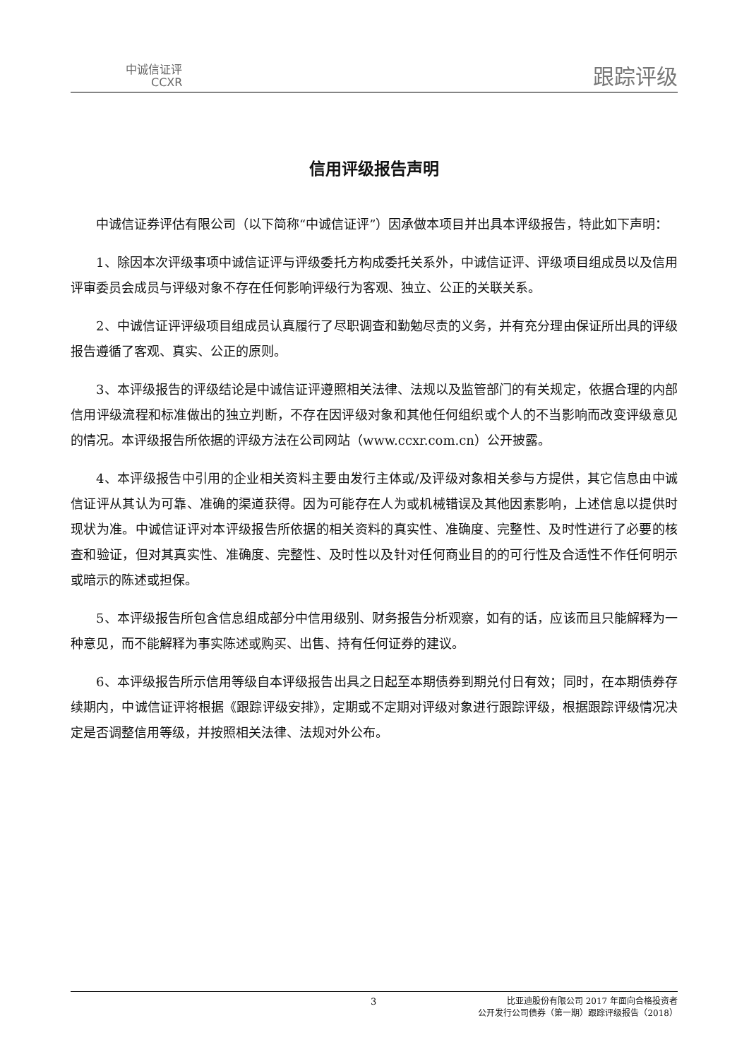中诚信证评
CCXR
跟踪评级
信用评级报告声明
中诚信证券评估有限公司（以下简称“中诚信证评”）因承做本项目并出具本评级报告，特此如下声明：
1、除因本次评级事项中诚信证评与评级委托方构成委托关系外，中诚信证评、评级项目组成员以及信用评审委员会成员与评级对象不存在任何影响评级行为客观、独立、公正的关联关系。
2、中诚信证评评级项目组成员认真履行了尽职调查和勤勉尽责的义务，并有充分理由保证所出具的评级报告遵循了客观、真实、公正的原则。
3、本评级报告的评级结论是中诚信证评遵照相关法律、法规以及监管部门的有关规定，依据合理的内部信用评级流程和标准做出的独立判断，不存在因评级对象和其他任何组织或个人的不当影响而改变评级意见的情况。本评级报告所依据的评级方法在公司网站（www.ccxr.com.cn）公开披露。
4、本评级报告中引用的企业相关资料主要由发行主体或/及评级对象相关参与方提供，其它信息由中诚信证评从其认为可靠、准确的渠道获得。因为可能存在人为或机械错误及其他因素影响，上述信息以提供时现状为准。中诚信证评对本评级报告所依据的相关资料的真实性、准确度、完整性、及时性进行了必要的核查和验证，但对其真实性、准确度、完整性、及时性以及针对任何商业目的的可行性及合适性不作任何明示或暗示的陈述或担保。
5、本评级报告所包含信息组成部分中信用级别、财务报告分析观察，如有的话，应该而且只能解释为一种意见，而不能解释为事实陈述或购买、出售、持有任何证券的建议。
6、本评级报告所示信用等级自本评级报告出具之日起至本期债券到期兑付日有效；同时，在本期债券存续期内，中诚信证评将根据《跟踪评级安排》，定期或不定期对评级对象进行跟踪评级，根据跟踪评级情况决定是否调整信用等级，并按照相关法律、法规对外公布。
3
比亚迪股份有限公司 2017 年面向合格投资者
公开发行公司债券（第一期）跟踪评级报告（2018）